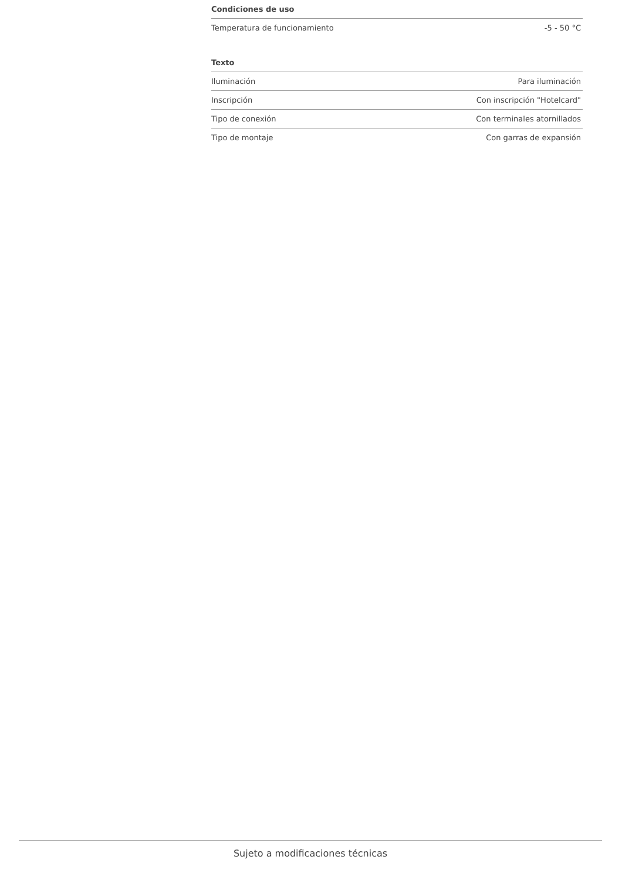Condiciones de uso
| Temperatura de funcionamiento | -5 - 50 °C |
Texto
| Iluminación | Para iluminación |
| Inscripción | Con inscripción "Hotelcard" |
| Tipo de conexión | Con terminales atornillados |
| Tipo de montaje | Con garras de expansión |
Sujeto a modificaciones técnicas